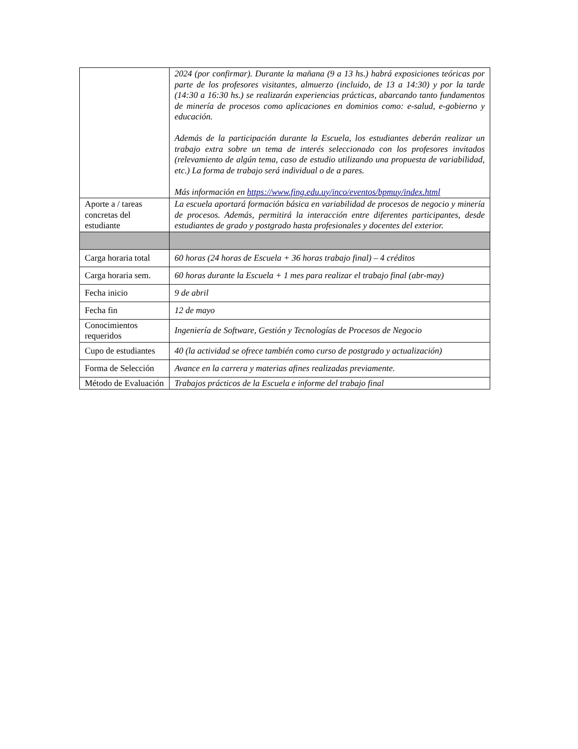| | 2024 (por confirmar). Durante la mañana (9 a 13 hs.) habrá exposiciones teóricas por parte de los profesores visitantes, almuerzo (incluido, de 13 a 14:30) y por la tarde (14:30 a 16:30 hs.) se realizarán experiencias prácticas, abarcando tanto fundamentos de minería de procesos como aplicaciones en dominios como: e-salud, e-gobierno y educación. Además de la participación durante la Escuela, los estudiantes deberán realizar un trabajo extra sobre un tema de interés seleccionado con los profesores invitados (relevamiento de algún tema, caso de estudio utilizando una propuesta de variabilidad, etc.) La forma de trabajo será individual o de a pares. Más información en https://www.fing.edu.uy/inco/eventos/bpmuy/index.html |
| Aporte a / tareas concretas del estudiante | La escuela aportará formación básica en variabilidad de procesos de negocio y minería de procesos. Además, permitirá la interacción entre diferentes participantes, desde estudiantes de grado y postgrado hasta profesionales y docentes del exterior. |
| Carga horaria total | 60 horas (24 horas de Escuela + 36 horas trabajo final) – 4 créditos |
| Carga horaria sem. | 60 horas durante la Escuela + 1 mes para realizar el trabajo final (abr-may) |
| Fecha inicio | 9 de abril |
| Fecha fin | 12 de mayo |
| Conocimientos requeridos | Ingeniería de Software, Gestión y Tecnologías de Procesos de Negocio |
| Cupo de estudiantes | 40 (la actividad se ofrece también como curso de postgrado y actualización) |
| Forma de Selección | Avance en la carrera y materias afines realizadas previamente. |
| Método de Evaluación | Trabajos prácticos de la Escuela e informe del trabajo final |